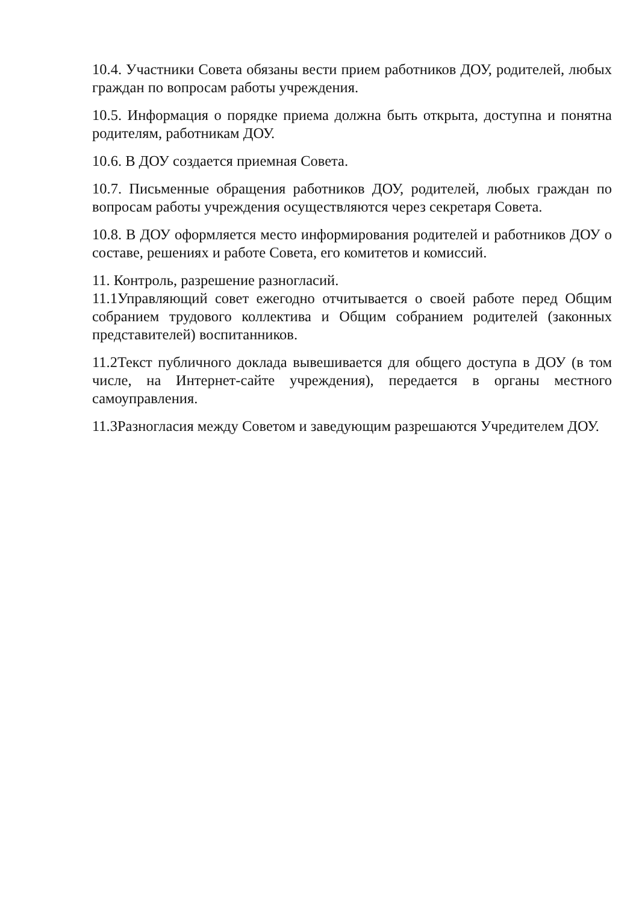10.4. Участники Совета обязаны вести прием работников ДОУ, родителей, любых граждан по вопросам работы учреждения.
10.5. Информация о порядке приема должна быть открыта, доступна и понятна родителям, работникам ДОУ.
10.6. В ДОУ создается приемная Совета.
10.7. Письменные обращения работников ДОУ, родителей, любых граждан по вопросам работы учреждения осуществляются через секретаря Совета.
10.8. В ДОУ оформляется место информирования родителей и работников ДОУ о составе, решениях и работе Совета, его комитетов и комиссий.
11. Контроль, разрешение разногласий.
11.1Управляющий совет ежегодно отчитывается о своей работе перед Общим собранием трудового коллектива и Общим собранием родителей (законных представителей) воспитанников.
11.2Текст публичного доклада вывешивается для общего доступа в ДОУ (в том числе, на Интернет-сайте учреждения), передается в органы местного самоуправления.
11.3Разногласия между Советом и заведующим разрешаются Учредителем ДОУ.